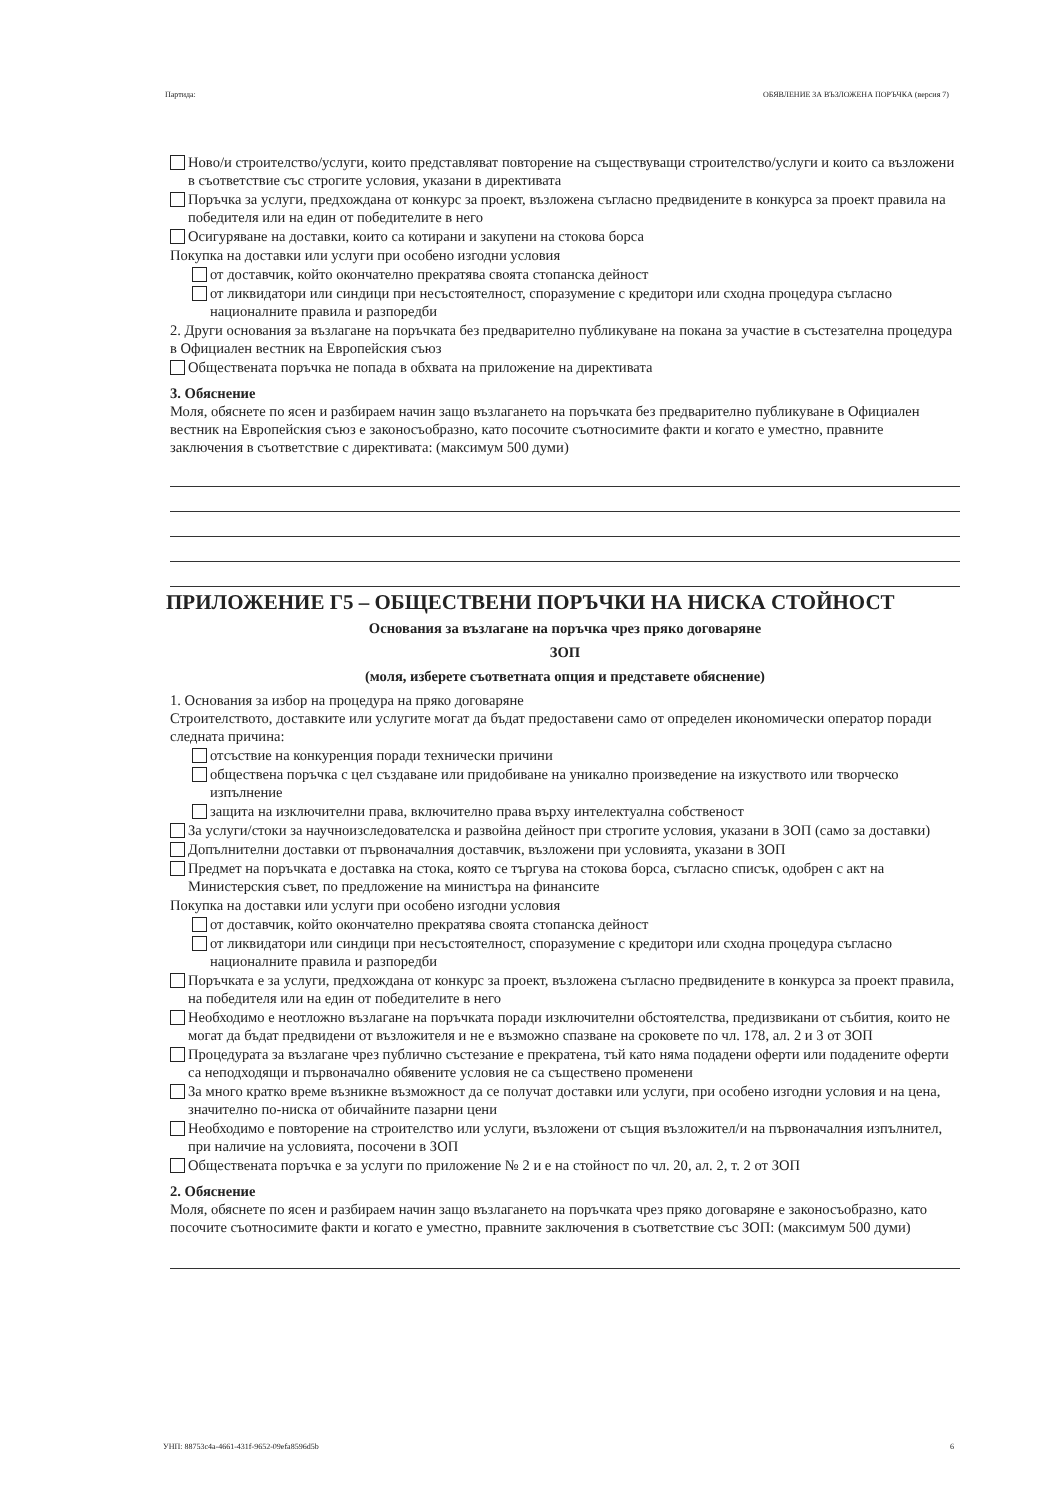Партида: ОБЯВЛЕНИЕ ЗА ВЪЗЛОЖЕНА ПОРЪЧКА (версия 7)
Ново/и строителство/услуги, които представляват повторение на съществуващи строителство/услуги и които са възложени в съответствие със строгите условия, указани в директивата
Поръчка за услуги, предхождана от конкурс за проект, възложена съгласно предвидените в конкурса за проект правила на победителя или на един от победителите в него
Осигуряване на доставки, които са котирани и закупени на стокова борса
Покупка на доставки или услуги при особено изгодни условия
от доставчик, който окончателно прекратява своята стопанска дейност
от ликвидатори или синдици при несъстоятелност, споразумение с кредитори или сходна процедура съгласно националните правила и разпоредби
2. Други основания за възлагане на поръчката без предварително публикуване на покана за участие в състезателна процедура в Официален вестник на Европейския съюз
Обществената поръчка не попада в обхвата на приложение на директивата
3. Обяснение
Моля, обяснете по ясен и разбираем начин защо възлагането на поръчката без предварително публикуване в Официален вестник на Европейския съюз е законосъобразно, като посочите съотносимите факти и когато е уместно, правните заключения в съответствие с директивата: (максимум 500 думи)
ПРИЛОЖЕНИЕ Г5 – ОБЩЕСТВЕНИ ПОРЪЧКИ НА НИСКА СТОЙНОСТ
Основания за възлагане на поръчка чрез пряко договаряне
ЗОП
(моля, изберете съответната опция и представете обяснение)
1. Основания за избор на процедура на пряко договаряне
Строителството, доставките или услугите могат да бъдат предоставени само от определен икономически оператор поради следната причина:
отсъствие на конкуренция поради технически причини
обществена поръчка с цел създаване или придобиване на уникално произведение на изкуството или творческо изпълнение
защита на изключителни права, включително права върху интелектуална собственост
За услуги/стоки за научноизследователска и развойна дейност при строгите условия, указани в ЗОП (само за доставки)
Допълнителни доставки от първоначалния доставчик, възложени при условията, указани в ЗОП
Предмет на поръчката е доставка на стока, която се търгува на стокова борса, съгласно списък, одобрен с акт на Министерския съвет, по предложение на министъра на финансите
Покупка на доставки или услуги при особено изгодни условия
от доставчик, който окончателно прекратява своята стопанска дейност
от ликвидатори или синдици при несъстоятелност, споразумение с кредитори или сходна процедура съгласно националните правила и разпоредби
Поръчката е за услуги, предхождана от конкурс за проект, възложена съгласно предвидените в конкурса за проект правила, на победителя или на един от победителите в него
Необходимо е неотложно възлагане на поръчката поради изключителни обстоятелства, предизвикани от събития, които не могат да бъдат предвидени от възложителя и не е възможно спазване на сроковете по чл. 178, ал. 2 и 3 от ЗОП
Процедурата за възлагане чрез публично състезание е прекратена, тъй като няма подадени оферти или подадените оферти са неподходящи и първоначално обявените условия не са съществено променени
За много кратко време възникне възможност да се получат доставки или услуги, при особено изгодни условия и на цена, значително по-ниска от обичайните пазарни цени
Необходимо е повторение на строителство или услуги, възложени от същия възложител/и на първоначалния изпълнител, при наличие на условията, посочени в ЗОП
Обществената поръчка е за услуги по приложение № 2 и е на стойност по чл. 20, ал. 2, т. 2 от ЗОП
2. Обяснение
Моля, обяснете по ясен и разбираем начин защо възлагането на поръчката чрез пряко договаряне е законосъобразно, като посочите съотносимите факти и когато е уместно, правните заключения в съответствие със ЗОП: (максимум 500 думи)
УНП: 88753c4a-4661-431f-9652-09efa8596d5b 6